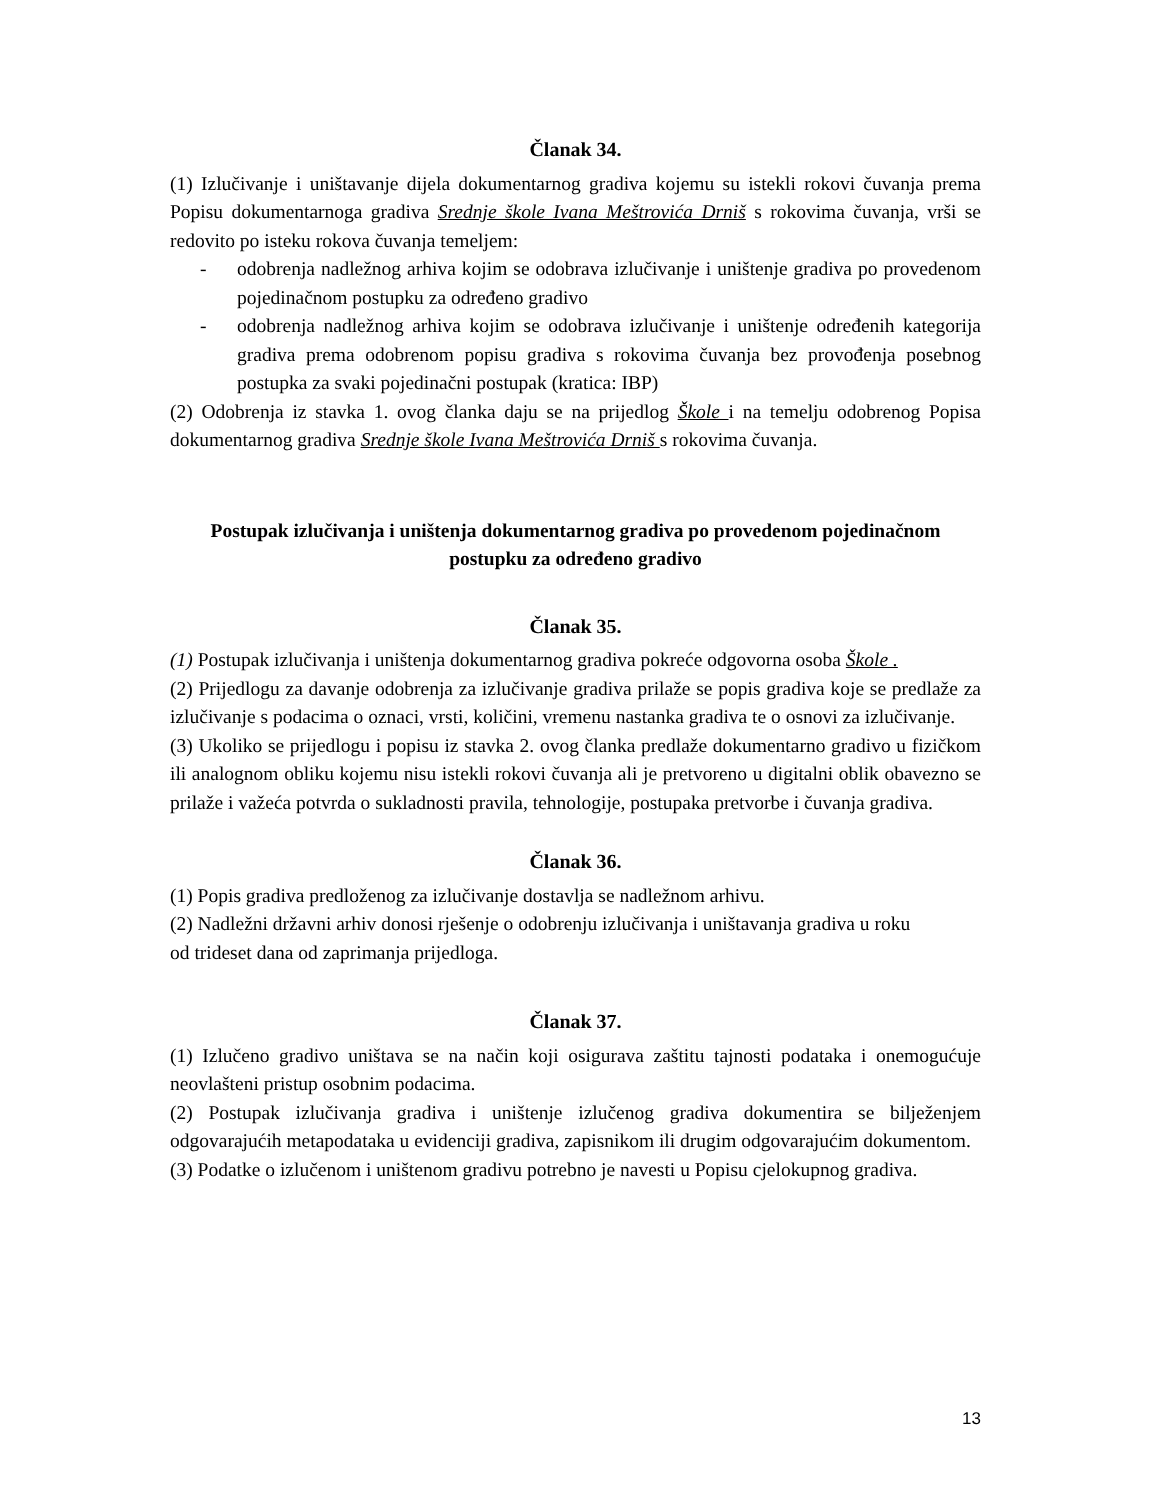Članak 34.
(1) Izlučivanje i uništavanje dijela dokumentarnog gradiva kojemu su istekli rokovi čuvanja prema Popisu dokumentarnoga gradiva Srednje škole Ivana Meštrovića Drniš s rokovima čuvanja, vrši se redovito po isteku rokova čuvanja temeljem:
- odobrenja nadležnog arhiva kojim se odobrava izlučivanje i uništenje gradiva po provedenom pojedinačnom postupku za određeno gradivo
- odobrenja nadležnog arhiva kojim se odobrava izlučivanje i uništenje određenih kategorija gradiva prema odobrenom popisu gradiva s rokovima čuvanja bez provođenja posebnog postupka za svaki pojedinačni postupak (kratica: IBP)
(2) Odobrenja iz stavka 1. ovog članka daju se na prijedlog Škole i na temelju odobrenog Popisa dokumentarnog gradiva Srednje škole Ivana Meštrovića Drniš s rokovima čuvanja.
Postupak izlučivanja i uništenja dokumentarnog gradiva po provedenom pojedinačnom
postupku za određeno gradivo
Članak 35.
(1) Postupak izlučivanja i uništenja dokumentarnog gradiva pokreće odgovorna osoba Škole .
(2) Prijedlogu za davanje odobrenja za izlučivanje gradiva prilaže se popis gradiva koje se predlaže za izlučivanje s podacima o oznaci, vrsti, količini, vremenu nastanka gradiva te o osnovi za izlučivanje.
(3) Ukoliko se prijedlogu i popisu iz stavka 2. ovog članka predlaže dokumentarno gradivo u fizičkom ili analognom obliku kojemu nisu istekli rokovi čuvanja ali je pretvoreno u digitalni oblik obavezno se prilaže i važeća potvrda o sukladnosti pravila, tehnologije, postupaka pretvorbe i čuvanja gradiva.
Članak 36.
(1) Popis gradiva predloženog za izlučivanje dostavlja se nadležnom arhivu.
(2) Nadležni državni arhiv donosi rješenje o odobrenju izlučivanja i uništavanja gradiva u roku
od trideset dana od zaprimanja prijedloga.
Članak 37.
(1) Izlučeno gradivo uništava se na način koji osigurava zaštitu tajnosti podataka i onemogućuje neovlašteni pristup osobnim podacima.
(2) Postupak izlučivanja gradiva i uništenje izlučenog gradiva dokumentira se bilježenjem odgovarajućih metapodataka u evidenciji gradiva, zapisnikom ili drugim odgovarajućim dokumentom.
(3) Podatke o izlučenom i uništenom gradivu potrebno je navesti u Popisu cjelokupnog gradiva.
13